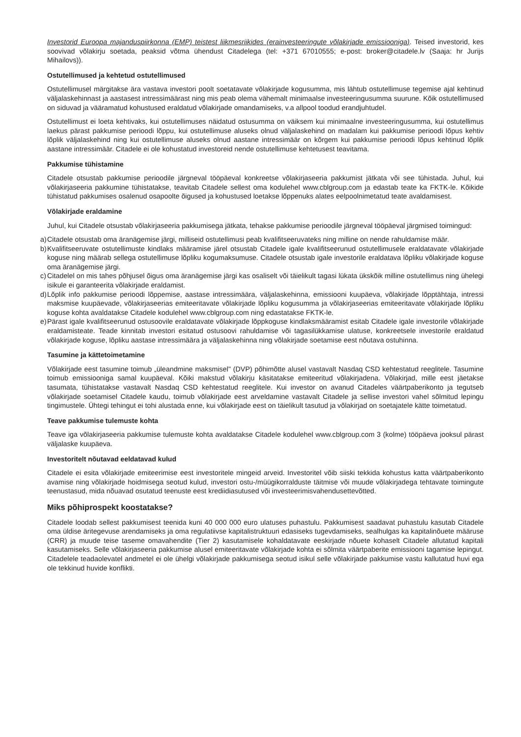Investorid Euroopa majanduspiirkonna (EMP) teistest liikmesriikides (erainvesteeringute võlakirjade emissiooniga). Teised investorid, kes soovivad võlakirju soetada, peaksid võtma ühendust Citadelega (tel: +371 67010555; e-post: broker@citadele.lv (Saaja: hr Jurijs Mihailovs)).
Ostutellimused ja kehtetud ostutellimused
Ostutellimusel märgitakse ära vastava investori poolt soetatavate võlakirjade kogusumma, mis lähtub ostutellimuse tegemise ajal kehtinud väljalaskehinnast ja aastasest intressimäärast ning mis peab olema vähemalt minimaalse investeeringusumma suurune. Kõik ostutellimused on siduvad ja vääramatud kohustused eraldatud võlakirjade omandamiseks, v.a allpool toodud erandjuhtudel.
Ostutellimust ei loeta kehtivaks, kui ostutellimuses näidatud ostusumma on väiksem kui minimaalne investeeringusumma, kui ostutellimus laekus pärast pakkumise perioodi lõppu, kui ostutellimuse aluseks olnud väljalaskehind on madalam kui pakkumise perioodi lõpus kehtiv lõplik väljalaskehind ning kui ostutellimuse aluseks olnud aastane intressimäär on kõrgem kui pakkumise perioodi lõpus kehtinud lõplik aastane intressimäär. Citadele ei ole kohustatud investoreid nende ostutellimuse kehtetusest teavitama.
Pakkumise tühistamine
Citadele otsustab pakkumise perioodile järgneval tööpäeval konkreetse võlakirjaseeria pakkumist jätkata või see tühistada. Juhul, kui võlakirjaseeria pakkumine tühistatakse, teavitab Citadele sellest oma kodulehel www.cblgroup.com ja edastab teate ka FKTK-le. Kõikide tühistatud pakkumises osalenud osapoolte õigused ja kohustused loetakse lõppenuks alates eelpoolnimetatud teate avaldamisest.
Võlakirjade eraldamine
Juhul, kui Citadele otsustab võlakirjaseeria pakkumisega jätkata, tehakse pakkumise perioodile järgneval tööpäeval järgmised toimingud:
a) Citadele otsustab oma äranägemise järgi, milliseid ostutellimusi peab kvalifitseeruvateks ning milline on nende rahuldamise määr.
b) Kvalifitseeruvate ostutellimuste kindlaks määramise järel otsustab Citadele igale kvalifitseerunud ostutellimusele eraldatavate võlakirjade koguse ning määrab sellega ostutellimuse lõpliku kogumaksumuse. Citadele otsustab igale investorile eraldatava lõpliku võlakirjade koguse oma äranägemise järgi.
c) Citadelel on mis tahes põhjusel õigus oma äranägemise järgi kas osaliselt või täielikult tagasi lükata ükskõik milline ostutellimus ning ühelegi isikule ei garanteerita võlakirjade eraldamist.
d) Lõplik info pakkumise perioodi lõppemise, aastase intressimäära, väljalaskehinna, emissiooni kuupäeva, võlakirjade lõpptähtaja, intressi maksmise kuupäevade, võlakirjaseerias emiteeritavate võlakirjade lõpliku kogusumma ja võlakirjaseerias emiteeritavate võlakirjade lõpliku koguse kohta avaldatakse Citadele kodulehel www.cblgroup.com ning edastatakse FKTK-le.
e) Pärast igale kvalifitseerunud ostusoovile eraldatavate võlakirjade lõppkoguse kindlaksmääramist esitab Citadele igale investorile võlakirjade eraldamisteate. Teade kinnitab investori esitatud ostusoovi rahuldamise või tagasilükkamise ulatuse, konkreetsele investorile eraldatud võlakirjade koguse, lõpliku aastase intressimäära ja väljalaskehinna ning võlakirjade soetamise eest nõutava ostuhinna.
Tasumine ja kättetoimetamine
Võlakirjade eest tasumine toimub „üleandmine maksmisel" (DVP) põhimõtte alusel vastavalt Nasdaq CSD kehtestatud reeglitele. Tasumine toimub emissiooniga samal kuupäeval. Kõiki makstud võlakirju käsitatakse emiteeritud võlakirjadena. Võlakirjad, mille eest jäetakse tasumata, tühistatakse vastavalt Nasdaq CSD kehtestatud reeglitele. Kui investor on avanud Citadeles väärtpaberikonto ja tegutseb võlakirjade soetamisel Citadele kaudu, toimub võlakirjade eest arveldamine vastavalt Citadele ja sellise investori vahel sõlmitud lepingu tingimustele. Ühtegi tehingut ei tohi alustada enne, kui võlakirjade eest on täielikult tasutud ja võlakirjad on soetajatele kätte toimetatud.
Teave pakkumise tulemuste kohta
Teave iga võlakirjaseeria pakkumise tulemuste kohta avaldatakse Citadele kodulehel www.cblgroup.com 3 (kolme) tööpäeva jooksul pärast väljalaske kuupäeva.
Investoritelt nõutavad eeldatavad kulud
Citadele ei esita võlakirjade emiteerimise eest investoritele mingeid arveid. Investoritel võib siiski tekkida kohustus katta väärtpaberikonto avamise ning võlakirjade hoidmisega seotud kulud, investori ostu-/müügikorralduste täitmise või muude võlakirjadega tehtavate toimingute teenustasud, mida nõuavad osutatud teenuste eest krediidiasutused või investeerimisvahendusettevõtted.
Miks põhiprospekt koostatakse?
Citadele loodab sellest pakkumisest teenida kuni 40 000 000 euro ulatuses puhastulu. Pakkumisest saadavat puhastulu kasutab Citadele oma üldise äritegevuse arendamiseks ja oma regulatiivse kapitalistruktuuri edasiseks tugevdamiseks, sealhulgas ka kapitalinõuete määruse (CRR) ja muude teise taseme omavahendite (Tier 2) kasutamisele kohaldatavate eeskirjade nõuete kohaselt Citadele allutatud kapitali kasutamiseks. Selle võlakirjaseeria pakkumise alusel emiteeritavate võlakirjade kohta ei sõlmita väärtpaberite emissiooni tagamise lepingut. Citadelele teadaolevatel andmetel ei ole ühelgi võlakirjade pakkumisega seotud isikul selle võlakirjade pakkumise vastu kallutatud huvi ega ole tekkinud huvide konflikti.